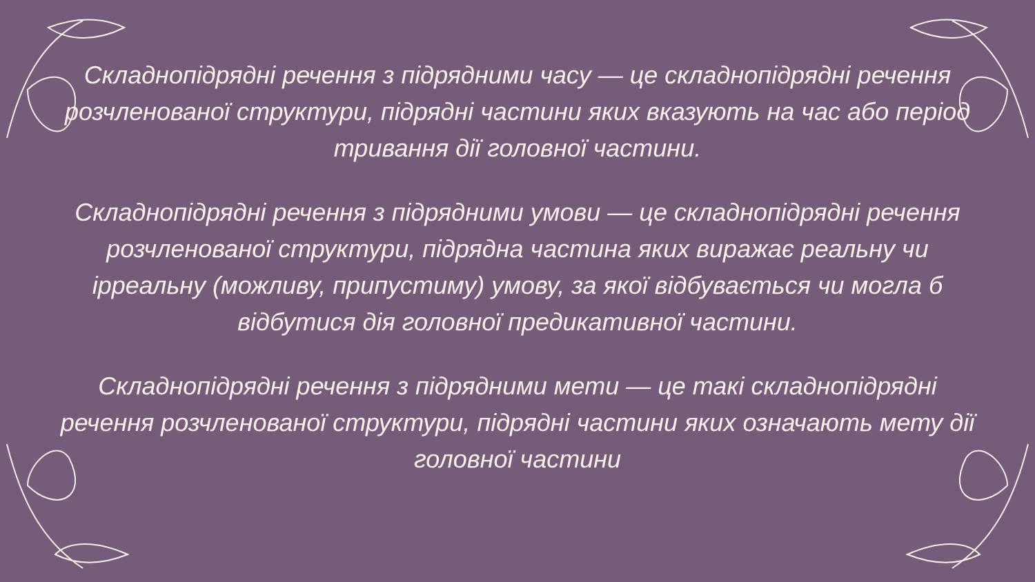Складнопідрядні речення з підрядними часу — це складнопідрядні речення розчленованої структури, підрядні частини яких вказують на час або період тривання дії головної частини.
Складнопідрядні речення з підрядними умови — це складнопідрядні речення розчленованої структури, підрядна частина яких виражає реальну чи ірреальну (можливу, припустиму) умову, за якої відбувається чи могла б відбутися дія головної предикативної частини.
Складнопідрядні речення з підрядними мети — це такі складнопідрядні речення розчленованої структури, підрядні частини яких означають мету дії головної частини